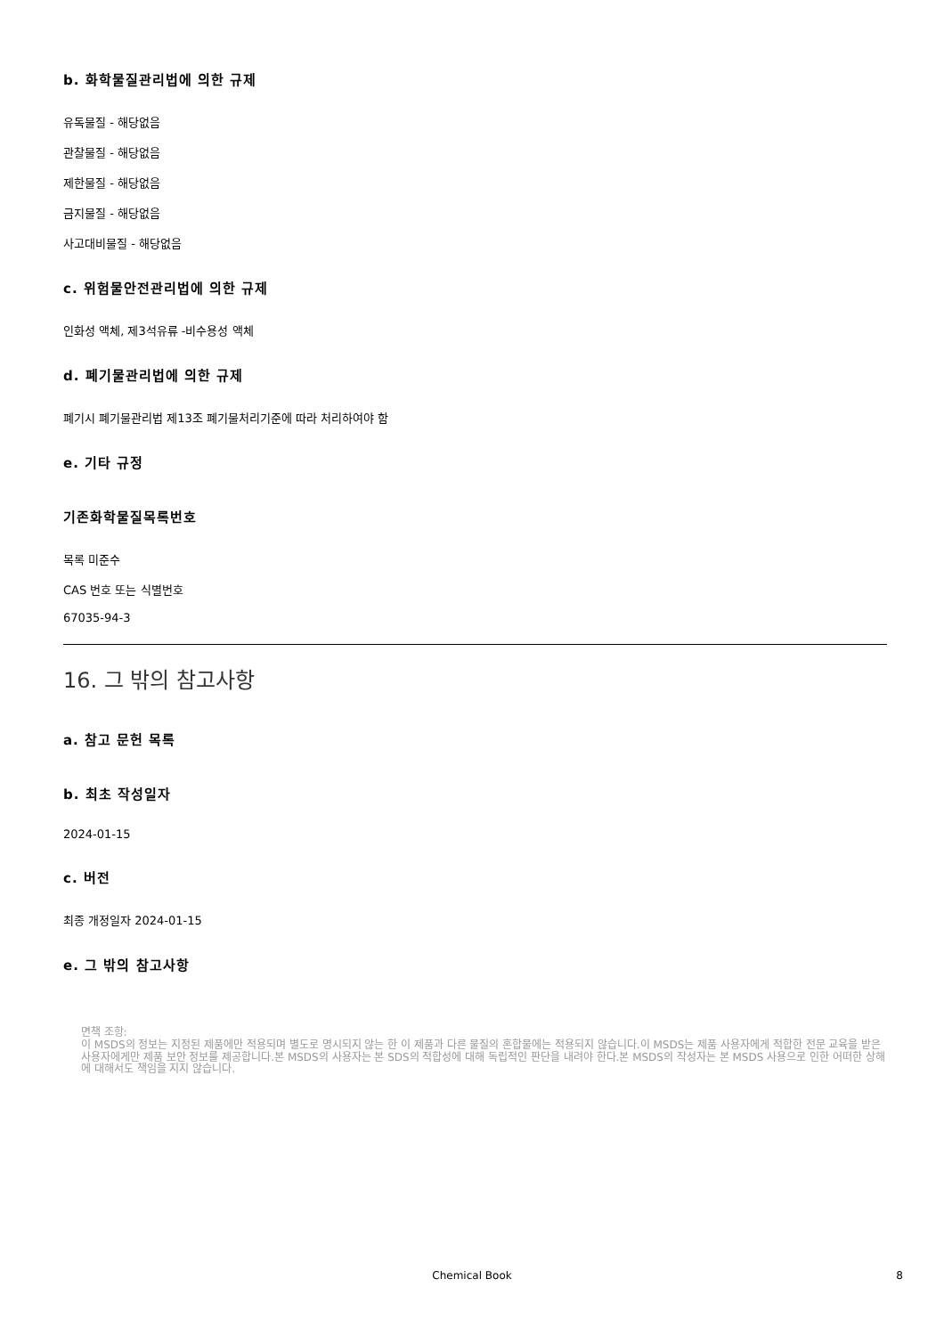b. 화학물질관리법에 의한 규제
유독물질 - 해당없음
관찰물질 - 해당없음
제한물질 - 해당없음
금지물질 - 해당없음
사고대비물질 - 해당없음
c. 위험물안전관리법에 의한 규제
인화성 액체, 제3석유류 -비수용성 액체
d. 폐기물관리법에 의한 규제
폐기시 폐기물관리법 제13조 폐기물처리기준에 따라 처리하여야 함
e. 기타 규정
기존화학물질목록번호
목록 미준수
CAS 번호 또는 식별번호
67035-94-3
16. 그 밖의 참고사항
a. 참고 문헌 목록
b. 최초 작성일자
2024-01-15
c. 버전
최종 개정일자 2024-01-15
e. 그 밖의 참고사항
면책 조항:
이 MSDS의 정보는 지정된 제품에만 적용되며 별도로 명시되지 않는 한 이 제품과 다른 물질의 혼합물에는 적용되지 않습니다.이 MSDS는 제품 사용자에게 적합한 전문 교육을 받은 사용자에게만 제품 보안 정보를 제공합니다.본 MSDS의 사용자는 본 SDS의 적합성에 대해 독립적인 판단을 내려야 한다.본 MSDS의 작성자는 본 MSDS 사용으로 인한 어떠한 상해에 대해서도 책임을 지지 않습니다.
Chemical Book
8